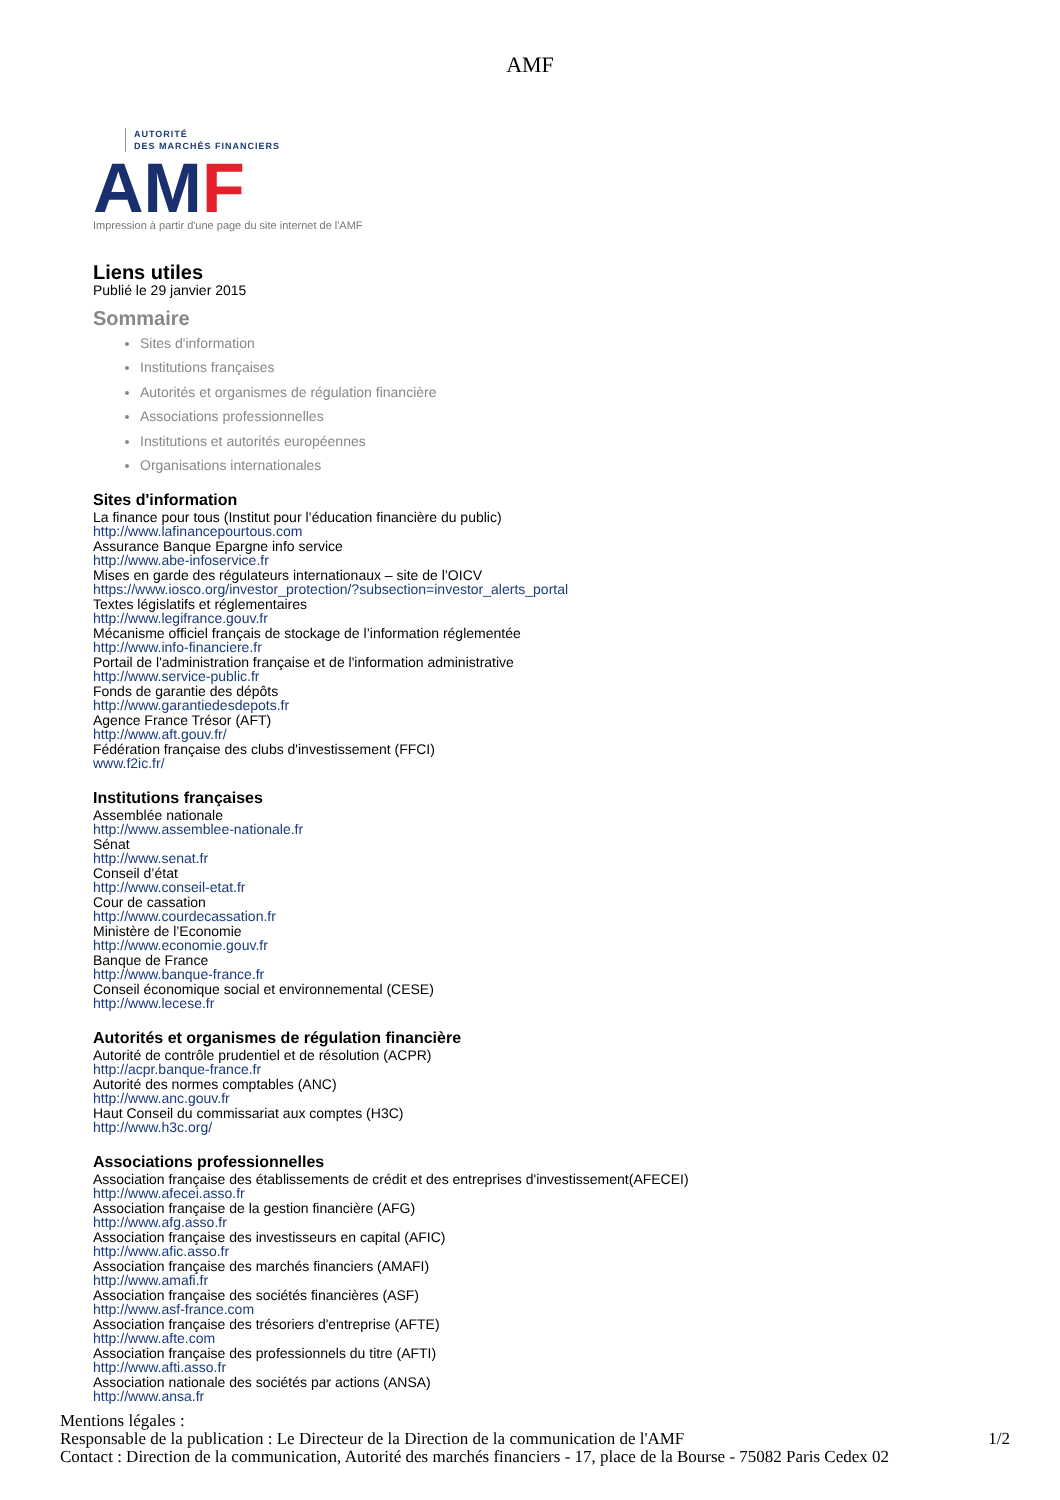AMF
AUTORITÉ
DES MARCHÉS FINANCIERS
AMF
Impression à partir d'une page du site internet de l'AMF
Liens utiles
Publié le 29 janvier 2015
Sommaire
Sites d'information
Institutions françaises
Autorités et organismes de régulation financière
Associations professionnelles
Institutions et autorités européennes
Organisations internationales
Sites d'information
La finance pour tous (Institut pour l’éducation financière du public)
http://www.lafinancepourtous.com
Assurance Banque Epargne info service
http://www.abe-infoservice.fr
Mises en garde des régulateurs internationaux – site de l’OICV
https://www.iosco.org/investor_protection/?subsection=investor_alerts_portal
Textes législatifs et réglementaires
http://www.legifrance.gouv.fr
Mécanisme officiel français de stockage de l’information réglementée
http://www.info-financiere.fr
Portail de l'administration française et de l'information administrative
http://www.service-public.fr
Fonds de garantie des dépôts
http://www.garantiedesdepots.fr
Agence France Trésor (AFT)
http://www.aft.gouv.fr/
Fédération française des clubs d'investissement (FFCI)
www.f2ic.fr/
Institutions françaises
Assemblée nationale
http://www.assemblee-nationale.fr
Sénat
http://www.senat.fr
Conseil d’état
http://www.conseil-etat.fr
Cour de cassation
http://www.courdecassation.fr
Ministère de l’Economie
http://www.economie.gouv.fr
Banque de France
http://www.banque-france.fr
Conseil économique social et environnemental (CESE)
http://www.lecese.fr
Autorités et organismes de régulation financière
Autorité de contrôle prudentiel et de résolution (ACPR)
http://acpr.banque-france.fr
Autorité des normes comptables (ANC)
http://www.anc.gouv.fr
Haut Conseil du commissariat aux comptes (H3C)
http://www.h3c.org/
Associations professionnelles
Association française des établissements de crédit et des entreprises d'investissement(AFECEI)
http://www.afecei.asso.fr
Association française de la gestion financière (AFG)
http://www.afg.asso.fr
Association française des investisseurs en capital (AFIC)
http://www.afic.asso.fr
Association française des marchés financiers (AMAFI)
http://www.amafi.fr
Association française des sociétés financières (ASF)
http://www.asf-france.com
Association française des trésoriers d'entreprise (AFTE)
http://www.afte.com
Association française des professionnels du titre (AFTI)
http://www.afti.asso.fr
Association nationale des sociétés par actions (ANSA)
http://www.ansa.fr
Mentions légales :
1/2 Responsable de la publication : Le Directeur de la Direction de la communication de l'AMF
Contact : Direction de la communication, Autorité des marchés financiers - 17, place de la Bourse - 75082 Paris Cedex 02